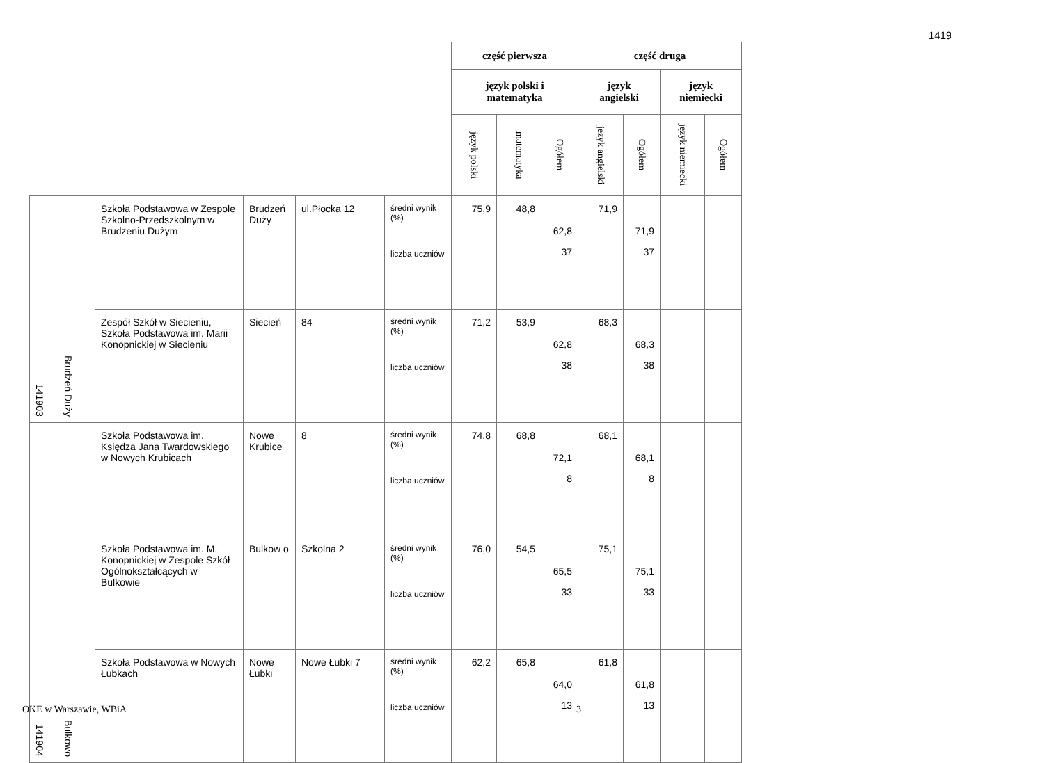1419
| | | | | | | część pierwsza | | | część druga | | | |
| | | | | | | język polski i matematyka | | | język angielski | | język niemiecki | |
| | | | | | | język polski | matematyka | Ogółem | język angielski | Ogółem | język niemiecki | Ogółem |
| 141903 | Brudzeń Duży | Szkoła Podstawowa w Zespole Szkolno-Przedszkolnym w Brudzeniu Dużym | Brudzeń Duży | ul.Płocka 12 | średni wynik (%) liczba uczniów | 75,9 | 48,8 | 62,8 37 | 71,9 | 71,9 37 | | |
| | | Zespół Szkół w Siecieniu, Szkoła Podstawowa im. Marii Konopnickiej w Siecieniu | Siecień | 84 | średni wynik (%) liczba uczniów | 71,2 | 53,9 | 62,8 38 | 68,3 | 68,3 38 | | |
| 141904 | Bulkowo | Szkoła Podstawowa im. Księdza Jana Twardowskiego w Nowych Krubicach | Nowe Krubice | 8 | średni wynik (%) liczba uczniów | 74,8 | 68,8 | 72,1 8 | 68,1 | 68,1 8 | | |
| | | Szkoła Podstawowa im. M. Konopnickiej w Zespole Szkół Ogólnokształcących w Bulkowie | Bulkow o | Szkolna 2 | średni wynik (%) liczba uczniów | 76,0 | 54,5 | 65,5 33 | 75,1 | 75,1 33 | | |
| | | Szkoła Podstawowa w Nowych Łubkach | Nowe Łubki | Nowe Łubki 7 | średni wynik (%) liczba uczniów | 62,2 | 65,8 | 64,0 13 | 61,8 | 61,8 13 | | |
OKE w Warszawie, WBiA 3